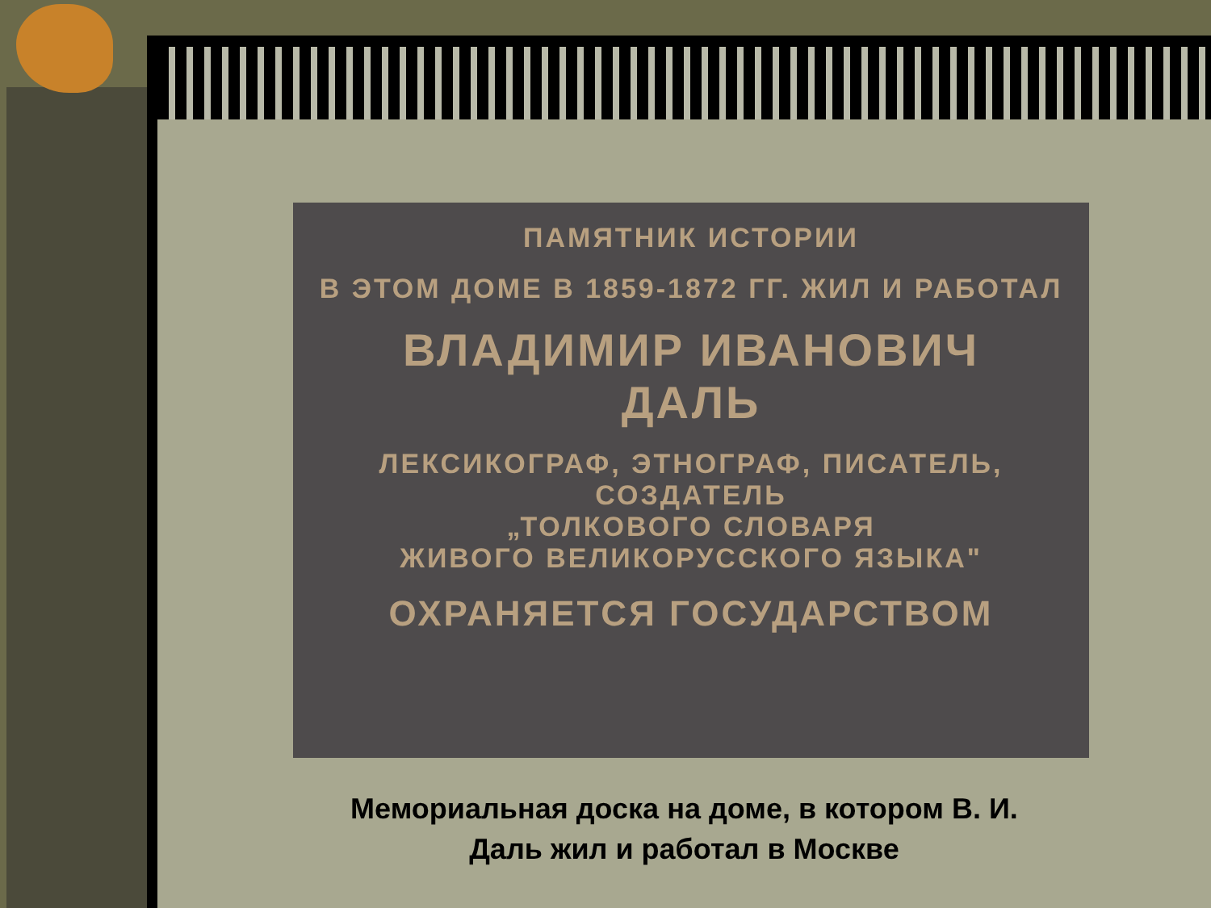ПАМЯТНИК ИСТОРИИ
В ЭТОМ ДОМЕ В 1859-1872 ГГ. ЖИЛ И РАБОТАЛ
ВЛАДИМИР ИВАНОВИЧ
ДАЛЬ
ЛЕКСИКОГРАФ, ЭТНОГРАФ, ПИСАТЕЛЬ,
СОЗДАТЕЛЬ
„ТОЛКОВОГО СЛОВАРЯ
ЖИВОГО ВЕЛИКОРУССКОГО ЯЗЫКА"
ОХРАНЯЕТСЯ ГОСУДАРСТВОМ
Мемориальная доска на доме, в котором В. И.
Даль жил и работал в Москве